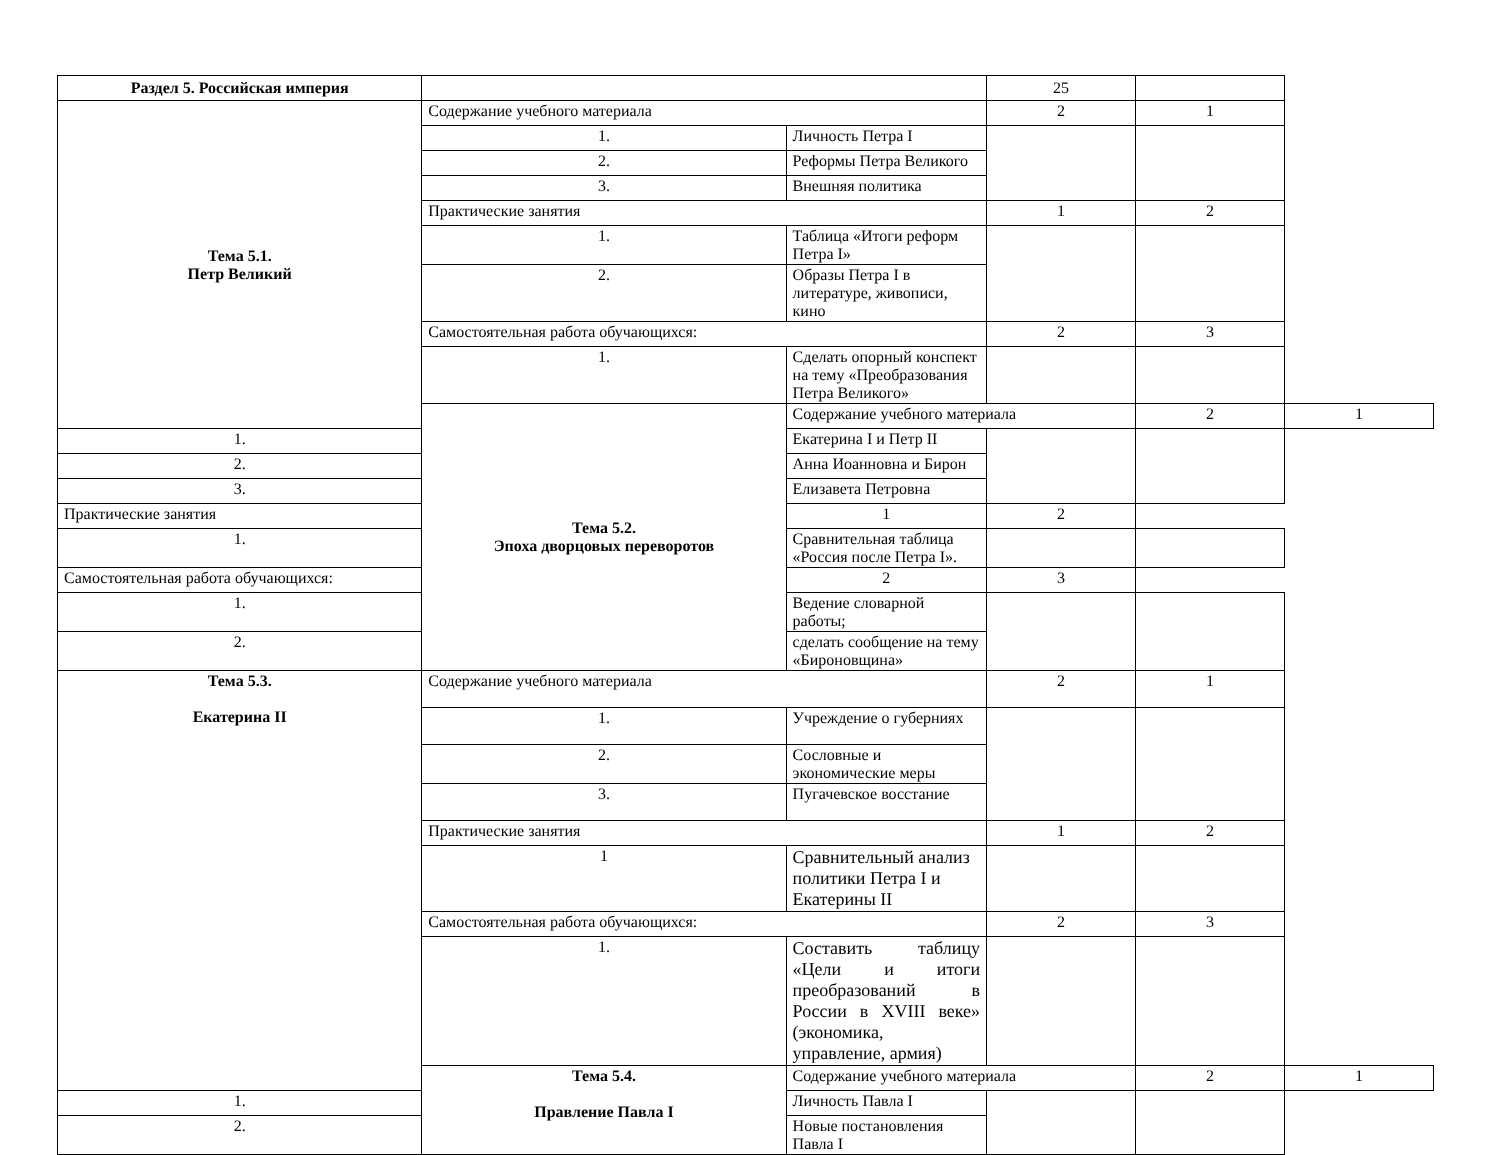| Раздел 5. Российская империя | | | 25 | | |
| Тема 5.1. Петр Великий | Содержание учебного материала | | 2 | 1 | |
| | 1. | Личность Петра I | | | |
| | 2. | Реформы Петра Великого | | | |
| | 3. | Внешняя политика | | | |
| | Практические занятия | | 1 | 2 | |
| | 1. | Таблица «Итоги реформ Петра I» | | | |
| | 2. | Образы Петра I в литературе, живописи, кино | | | |
| | Самостоятельная работа обучающихся: | | 2 | 3 | |
| | 1. | Сделать опорный конспект на тему «Преобразования Петра Великого» | | | |
| | Тема 5.2. Эпоха дворцовых переворотов | Содержание учебного материала | | 2 | 1 |
| 1. | | Екатерина I и Петр II | | | |
| 2. | | Анна Иоанновна и Бирон | | | |
| 3. | | Елизавета Петровна | | | |
| Практические занятия | | 1 | 2 | | |
| 1. | | Сравнительная таблица «Россия после Петра I». | | | |
| Самостоятельная работа обучающихся: | | 2 | 3 | | |
| 1. | | Ведение словарной работы; | | | |
| 2. | | сделать сообщение на тему «Бироновщина» | | | |
| Тема 5.3. Екатерина II | Содержание учебного материала | | 2 | 1 | |
| | 1. | Учреждение о губерниях | | | |
| | 2. | Сословные и экономические меры | | | |
| | 3. | Пугачевское восстание | | | |
| | Практические занятия | | 1 | 2 | |
| | 1 | Сравнительный анализ политики Петра I и Екатерины II | | | |
| | Самостоятельная работа обучающихся: | | 2 | 3 | |
| | 1. | Составить таблицу «Цели и итоги преобразований в России в XVIII веке» (экономика, управление, армия) | | | |
| | Тема 5.4. Правление Павла I | Содержание учебного материала | | 2 | 1 |
| 1. | | Личность Павла I | | | |
| 2. | | Новые постановления Павла I | | | |